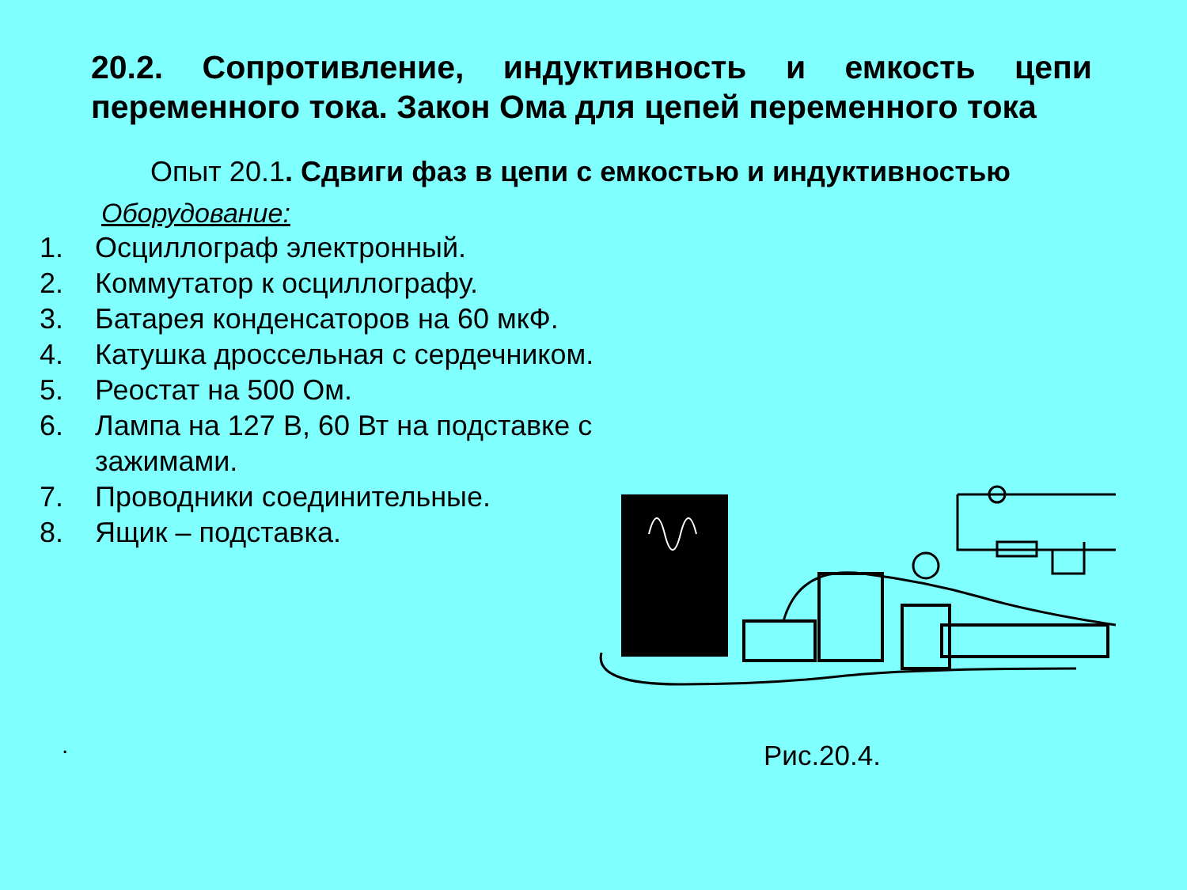20.2. Сопротивление, индуктивность и емкость цепи переменного тока. Закон Ома для цепей переменного тока
Опыт 20.1. Сдвиги фаз в цепи с емкостью и индуктивностью
Оборудование:
1. Осциллограф электронный.
2. Коммутатор к осциллографу.
3. Батарея конденсаторов на 60 мкФ.
4. Катушка дроссельная с сердечником.
5. Реостат на 500 Ом.
6. Лампа на 127 В, 60 Вт на подставке с зажимами.
7. Проводники соединительные.
8. Ящик – подставка.
. Рис.20.4.